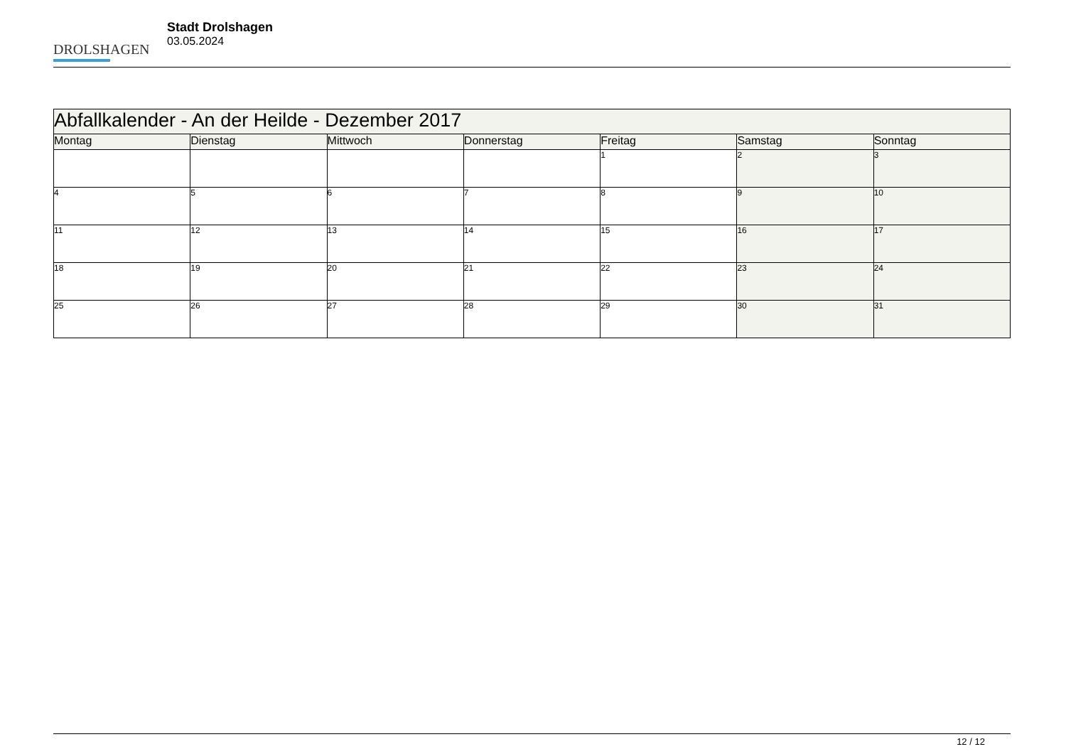DROLSHAGEN
Stadt Drolshagen
03.05.2024
| Abfallkalender - An der Heilde - Dezember 2017 | | | | | | |
| --- | --- | --- | --- | --- | --- | --- |
| Montag | Dienstag | Mittwoch | Donnerstag | Freitag | Samstag | Sonntag |
| | | | | 1 | 2 | 3 |
| 4 | 5 | 6 | 7 | 8 | 9 | 10 |
| 11 | 12 | 13 | 14 | 15 | 16 | 17 |
| 18 | 19 | 20 | 21 | 22 | 23 | 24 |
| 25 | 26 | 27 | 28 | 29 | 30 | 31 |
12 / 12